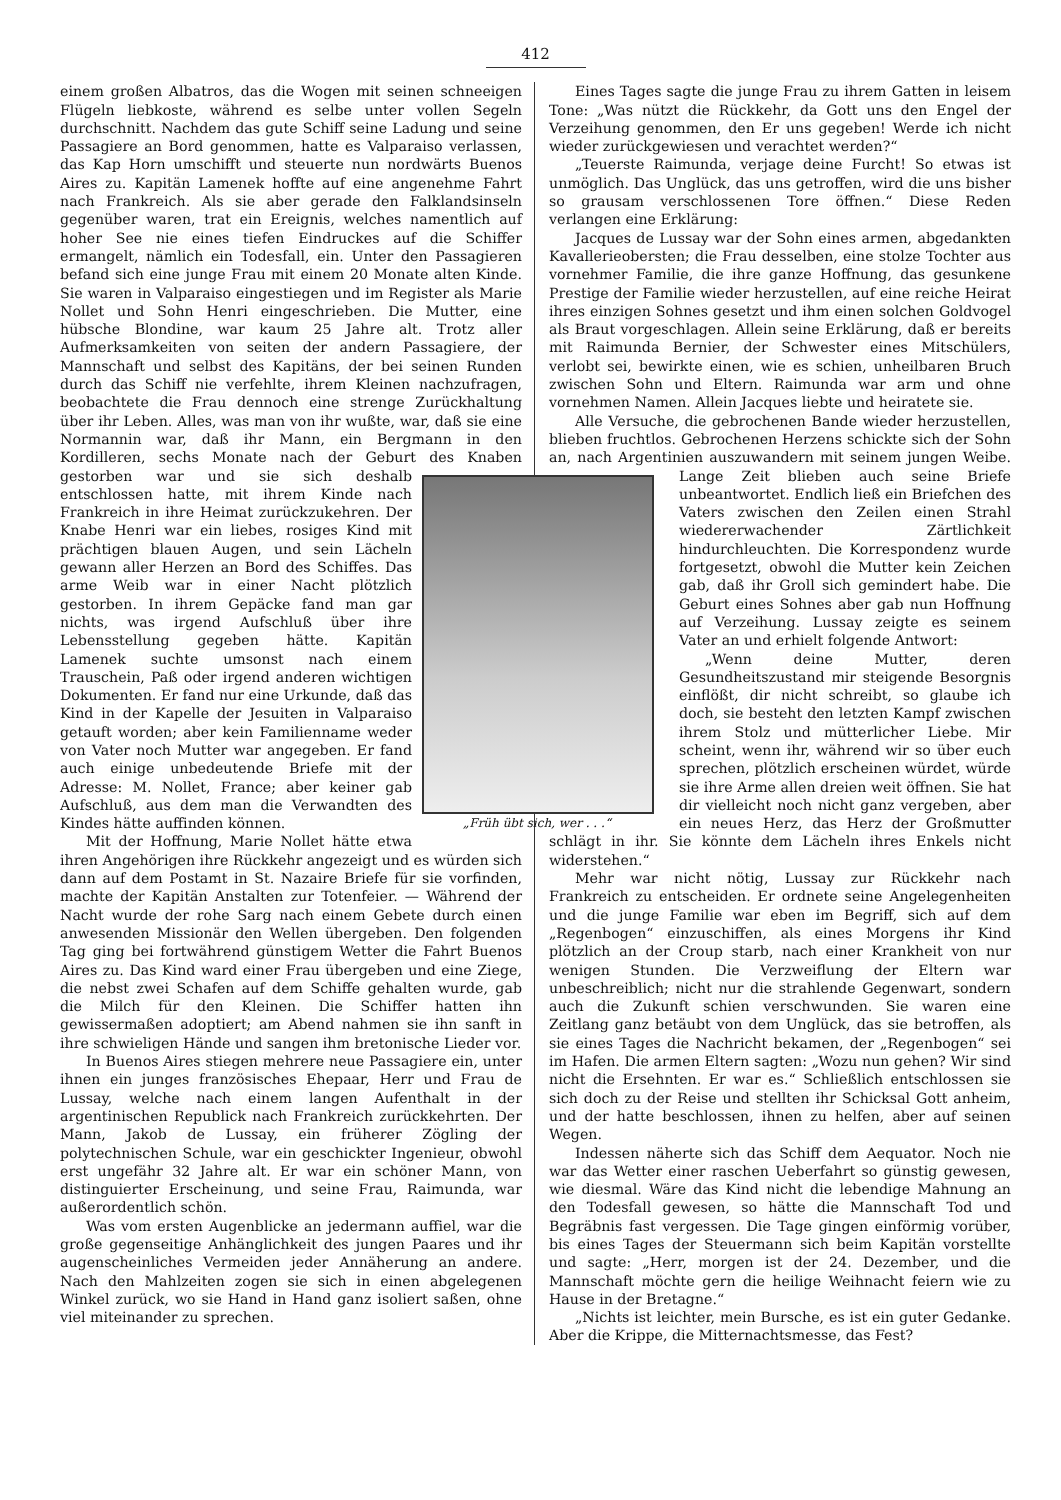412
einem großen Albatros, das die Wogen mit seinen schneeigen Flügeln liebkoste, während es selbe unter vollen Segeln durchschnitt. Nachdem das gute Schiff seine Ladung und seine Passagiere an Bord genommen, hatte es Valparaiso verlassen, das Kap Horn umschifft und steuerte nun nordwärts Buenos Aires zu. Kapitän Lamenek hoffte auf eine angenehme Fahrt nach Frankreich. Als sie aber gerade den Falklandsinseln gegenüber waren, trat ein Ereignis, welches namentlich auf hoher See nie eines tiefen Eindruckes auf die Schiffer ermangelt, nämlich ein Todesfall, ein. Unter den Passagieren befand sich eine junge Frau mit einem 20 Monate alten Kinde. Sie waren in Valparaiso eingestiegen und im Register als Marie Nollet und Sohn Henri eingeschrieben. Die Mutter, eine hübsche Blondine, war kaum 25 Jahre alt. Trotz aller Aufmerksamkeiten von seiten der andern Passagiere, der Mannschaft und selbst des Kapitäns, der bei seinen Runden durch das Schiff nie verfehlte, ihrem Kleinen nachzufragen, beobachtete die Frau dennoch eine strenge Zurückhaltung über ihr Leben. Alles, was man von ihr wußte, war, daß sie eine Normannin war, daß ihr Mann, ein Bergmann in den Kordilleren, sechs Monate nach der Geburt des Knaben gestorben war und sie sich deshalb „Früh übt sich, wer . . .“ entschlossen hatte, mit ihrem Kinde nach Frankreich in ihre Heimat zurückzukehren. Der Knabe Henri war ein liebes, rosiges Kind mit prächtigen blauen Augen, und sein Lächeln gewann aller Herzen an Bord des Schiffes. Das arme Weib war in einer Nacht plötzlich gestorben. In ihrem Gepäcke fand man gar nichts, was irgend Aufschluß über ihre Lebensstellung gegeben hätte. Kapitän Lamenek suchte umsonst nach einem Trauschein, Paß oder irgend anderen wichtigen Dokumenten. Er fand nur eine Urkunde, daß das Kind in der Kapelle der Jesuiten in Valparaiso getauft worden; aber kein Familienname weder von Vater noch Mutter war angegeben. Er fand auch einige unbedeutende Briefe mit der Adresse: M. Nollet, France; aber keiner gab Aufschluß, aus dem man die Verwandten des Kindes hätte auffinden können.
Mit der Hoffnung, Marie Nollet hätte etwa ihren Angehörigen ihre Rückkehr angezeigt und es würden sich dann auf dem Postamt in St. Nazaire Briefe für sie vorfinden, machte der Kapitän Anstalten zur Totenfeier. — Während der Nacht wurde der rohe Sarg nach einem Gebete durch einen anwesenden Missionär den Wellen übergeben. Den folgenden Tag ging bei fortwährend günstigem Wetter die Fahrt Buenos Aires zu. Das Kind ward einer Frau übergeben und eine Ziege, die nebst zwei Schafen auf dem Schiffe gehalten wurde, gab die Milch für den Kleinen. Die Schiffer hatten ihn gewissermaßen adoptiert; am Abend nahmen sie ihn sanft in ihre schwieligen Hände und sangen ihm bretonische Lieder vor.
In Buenos Aires stiegen mehrere neue Passagiere ein, unter ihnen ein junges französisches Ehepaar, Herr und Frau de Lussay, welche nach einem langen Aufenthalt in der argentinischen Republick nach Frankreich zurückkehrten. Der Mann, Jakob de Lussay, ein früherer Zögling der polytechnischen Schule, war ein geschickter Ingenieur, obwohl erst ungefähr 32 Jahre alt. Er war ein schöner Mann, von distinguierter Erscheinung, und seine Frau, Raimunda, war außerordentlich schön.
Was vom ersten Augenblicke an jedermann auffiel, war die große gegenseitige Anhänglichkeit des jungen Paares und ihr augenscheinliches Vermeiden jeder Annäherung an andere. Nach den Mahlzeiten zogen sie sich in einen abgelegenen Winkel zurück, wo sie Hand in Hand ganz isoliert saßen, ohne viel miteinander zu sprechen.
Eines Tages sagte die junge Frau zu ihrem Gatten in leisem Tone: „Was nützt die Rückkehr, da Gott uns den Engel der Verzeihung genommen, den Er uns gegeben! Werde ich nicht wieder zurückgewiesen und verachtet werden?“
„Teuerste Raimunda, verjage deine Furcht! So etwas ist unmöglich. Das Unglück, das uns getroffen, wird die uns bisher so grausam verschlossenen Tore öffnen.“ Diese Reden verlangen eine Erklärung:
Jacques de Lussay war der Sohn eines armen, abgedankten Kavallerieobersten; die Frau desselben, eine stolze Tochter aus vornehmer Familie, die ihre ganze Hoffnung, das gesunkene Prestige der Familie wieder herzustellen, auf eine reiche Heirat ihres einzigen Sohnes gesetzt und ihm einen solchen Goldvogel als Braut vorgeschlagen. Allein seine Erklärung, daß er bereits mit Raimunda Bernier, der Schwester eines Mitschülers, verlobt sei, bewirkte einen, wie es schien, unheilbaren Bruch zwischen Sohn und Eltern. Raimunda war arm und ohne vornehmen Namen. Allein Jacques liebte und heiratete sie.
Alle Versuche, die gebrochenen Bande wieder herzustellen, blieben fruchtlos. Gebrochenen Herzens schickte sich der Sohn an, nach Argentinien auszuwandern mit seinem jungen Weibe. Lange Zeit blieben auch seine Briefe unbeantwortet. Endlich ließ ein Briefchen des Vaters zwischen den Zeilen einen Strahl wiedererwachender Zärtlichkeit hindurchleuchten. Die Korrespondenz wurde fortgesetzt, obwohl die Mutter kein Zeichen gab, daß ihr Groll sich gemindert habe. Die Geburt eines Sohnes aber gab nun Hoffnung auf Verzeihung. Lussay zeigte es seinem Vater an und erhielt folgende Antwort:
„Wenn deine Mutter, deren Gesundheitszustand mir steigende Besorgnis einflößt, dir nicht schreibt, so glaube ich doch, sie besteht den letzten Kampf zwischen ihrem Stolz und mütterlicher Liebe. Mir scheint, wenn ihr, während wir so über euch sprechen, plötzlich erscheinen würdet, würde sie ihre Arme allen dreien weit öffnen. Sie hat dir vielleicht noch nicht ganz vergeben, aber ein neues Herz, das Herz der Großmutter schlägt in ihr. Sie könnte dem Lächeln ihres Enkels nicht widerstehen.“
Mehr war nicht nötig, Lussay zur Rückkehr nach Frankreich zu entscheiden. Er ordnete seine Angelegenheiten und die junge Familie war eben im Begriff, sich auf dem „Regenbogen“ einzuschiffen, als eines Morgens ihr Kind plötzlich an der Croup starb, nach einer Krankheit von nur wenigen Stunden. Die Verzweiflung der Eltern war unbeschreiblich; nicht nur die strahlende Gegenwart, sondern auch die Zukunft schien verschwunden. Sie waren eine Zeitlang ganz betäubt von dem Unglück, das sie betroffen, als sie eines Tages die Nachricht bekamen, der „Regenbogen“ sei im Hafen. Die armen Eltern sagten: „Wozu nun gehen? Wir sind nicht die Ersehnten. Er war es.“ Schließlich entschlossen sie sich doch zu der Reise und stellten ihr Schicksal Gott anheim, und der hatte beschlossen, ihnen zu helfen, aber auf seinen Wegen.
Indessen näherte sich das Schiff dem Aequator. Noch nie war das Wetter einer raschen Ueberfahrt so günstig gewesen, wie diesmal. Wäre das Kind nicht die lebendige Mahnung an den Todesfall gewesen, so hätte die Mannschaft Tod und Begräbnis fast vergessen. Die Tage gingen einförmig vorüber, bis eines Tages der Steuermann sich beim Kapitän vorstellte und sagte: „Herr, morgen ist der 24. Dezember, und die Mannschaft möchte gern die heilige Weihnacht feiern wie zu Hause in der Bretagne.“
„Nichts ist leichter, mein Bursche, es ist ein guter Gedanke. Aber die Krippe, die Mitternachtsmesse, das Fest?